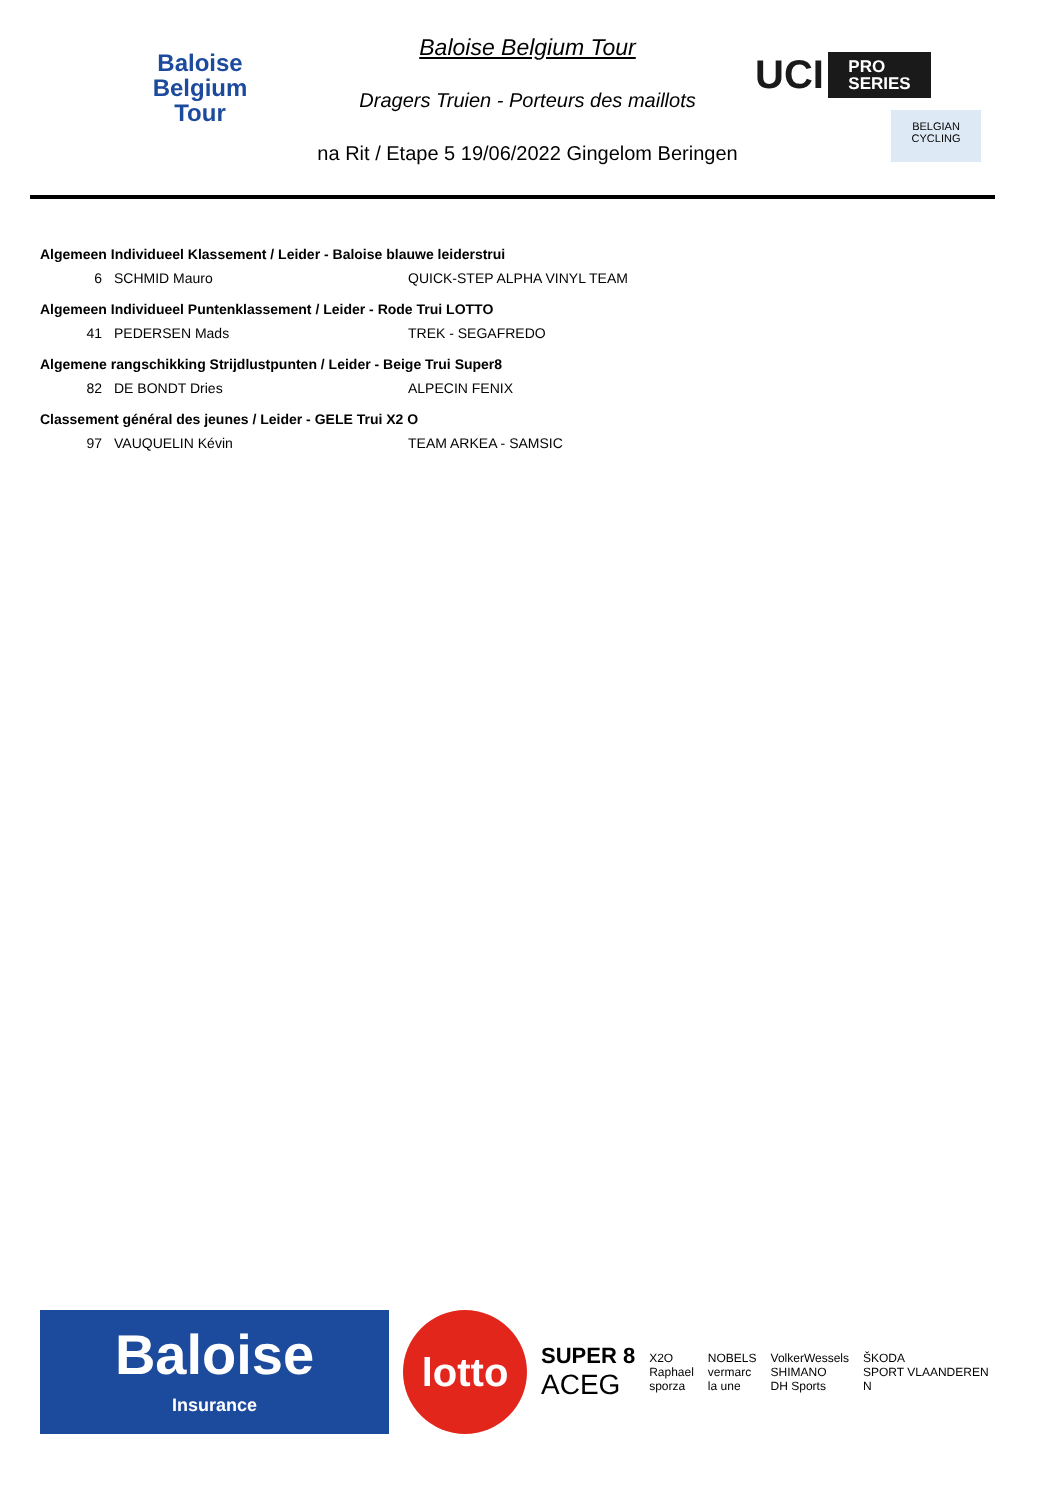Baloise
Belgium
Tour
Baloise Belgium Tour
Dragers Truien - Porteurs des maillots
na Rit / Etape 5 19/06/2022 Gingelom Beringen
UCI PRO
SERIES
BELGIAN CYCLING
| Algemeen Individueel Klassement / Leider - Baloise blauwe leiderstrui | | |
| 6 | SCHMID Mauro | QUICK-STEP ALPHA VINYL TEAM |
| Algemeen Individueel Puntenklassement / Leider - Rode Trui LOTTO | | |
| 41 | PEDERSEN Mads | TREK - SEGAFREDO |
| Algemene rangschikking Strijdlustpunten / Leider - Beige Trui Super8 | | |
| 82 | DE BONDT Dries | ALPECIN FENIX |
| Classement général des jeunes / Leider - GELE Trui X2 O | | |
| 97 | VAUQUELIN Kévin | TEAM ARKEA - SAMSIC |
Baloise
Insurance
lotto
SUPER 8
ACEG
X2O
Raphael
sporza
NOBELS
vermarc
la une
VolkerWessels
SHIMANO
DH Sports
ŠKODA
SPORT VLAANDEREN
N